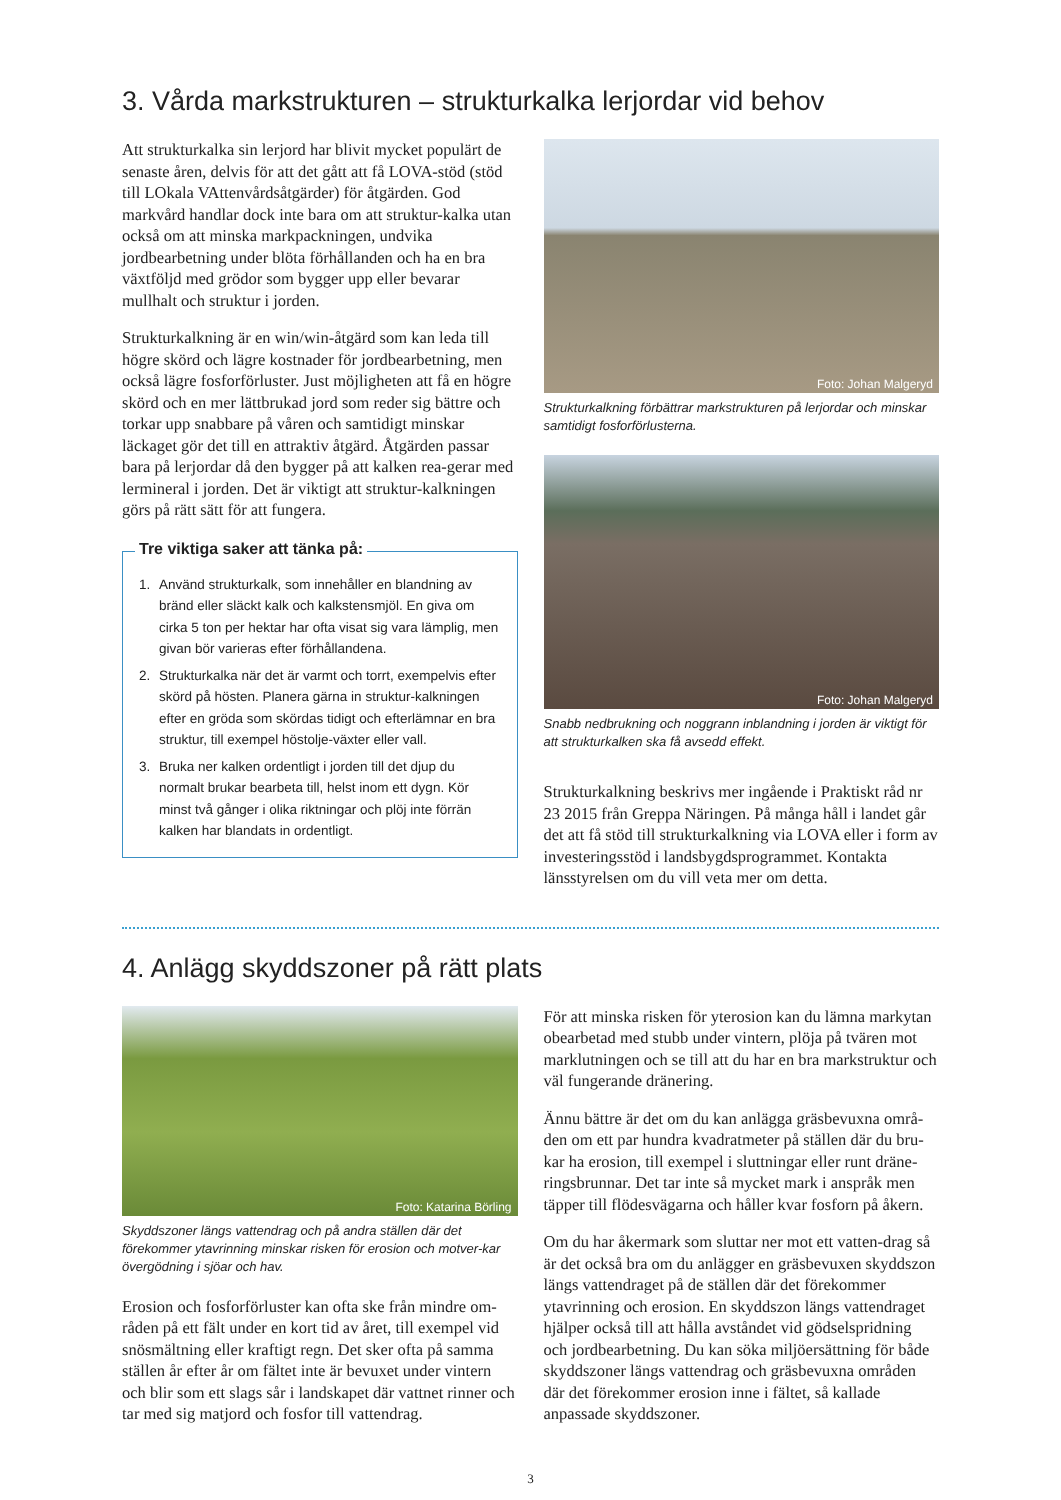3. Vårda markstrukturen – strukturkalka lerjordar vid behov
Att strukturkalka sin lerjord har blivit mycket populärt de senaste åren, delvis för att det gått att få LOVA-stöd (stöd till LOkala VAttenvårdsåtgärder) för åtgärden. God markvård handlar dock inte bara om att struktur-kalka utan också om att minska markpackningen, undvika jordbearbetning under blöta förhållanden och ha en bra växtföljd med grödor som bygger upp eller bevarar mullhalt och struktur i jorden.
Strukturkalkning är en win/win-åtgärd som kan leda till högre skörd och lägre kostnader för jordbearbetning, men också lägre fosforförluster. Just möjligheten att få en högre skörd och en mer lättbrukad jord som reder sig bättre och torkar upp snabbare på våren och samtidigt minskar läckaget gör det till en attraktiv åtgärd. Åtgärden passar bara på lerjordar då den bygger på att kalken rea-gerar med lermineral i jorden. Det är viktigt att struktur-kalkningen görs på rätt sätt för att fungera.
Tre viktiga saker att tänka på:
1. Använd strukturkalk, som innehåller en blandning av bränd eller släckt kalk och kalkstensmjöl. En giva om cirka 5 ton per hektar har ofta visat sig vara lämplig, men givan bör varieras efter förhållandena.
2. Strukturkalka när det är varmt och torrt, exempelvis efter skörd på hösten. Planera gärna in struktur-kalkningen efter en gröda som skördas tidigt och efterlämnar en bra struktur, till exempel höstolje-växter eller vall.
3. Bruka ner kalken ordentligt i jorden till det djup du normalt brukar bearbeta till, helst inom ett dygn. Kör minst två gånger i olika riktningar och plöj inte förrän kalken har blandats in ordentligt.
Foto: Johan Malgeryd
Strukturkalkning förbättrar markstrukturen på lerjordar och minskar samtidigt fosforförlusterna.
Foto: Johan Malgeryd
Snabb nedbrukning och noggrann inblandning i jorden är viktigt för att strukturkalken ska få avsedd effekt.
Strukturkalkning beskrivs mer ingående i Praktiskt råd nr 23 2015 från Greppa Näringen. På många håll i landet går det att få stöd till strukturkalkning via LOVA eller i form av investeringsstöd i landsbygdsprogrammet. Kontakta länsstyrelsen om du vill veta mer om detta.
4. Anlägg skyddszoner på rätt plats
Foto: Katarina Börling
Skyddszoner längs vattendrag och på andra ställen där det förekommer ytavrinning minskar risken för erosion och motver-kar övergödning i sjöar och hav.
Erosion och fosforförluster kan ofta ske från mindre om-råden på ett fält under en kort tid av året, till exempel vid snösmältning eller kraftigt regn. Det sker ofta på samma ställen år efter år om fältet inte är bevuxet under vintern och blir som ett slags sår i landskapet där vattnet rinner och tar med sig matjord och fosfor till vattendrag.
För att minska risken för yterosion kan du lämna markytan obearbetad med stubb under vintern, plöja på tvären mot marklutningen och se till att du har en bra markstruktur och väl fungerande dränering.
Ännu bättre är det om du kan anlägga gräsbevuxna områ-den om ett par hundra kvadratmeter på ställen där du bru-kar ha erosion, till exempel i sluttningar eller runt dräne-ringsbrunnar. Det tar inte så mycket mark i anspråk men täpper till flödesvägarna och håller kvar fosforn på åkern.
Om du har åkermark som sluttar ner mot ett vatten-drag så är det också bra om du anlägger en gräsbevuxen skyddszon längs vattendraget på de ställen där det förekommer ytavrinning och erosion. En skyddszon längs vattendraget hjälper också till att hålla avståndet vid gödselspridning och jordbearbetning. Du kan söka miljöersättning för både skyddszoner längs vattendrag och gräsbevuxna områden där det förekommer erosion inne i fältet, så kallade anpassade skyddszoner.
3